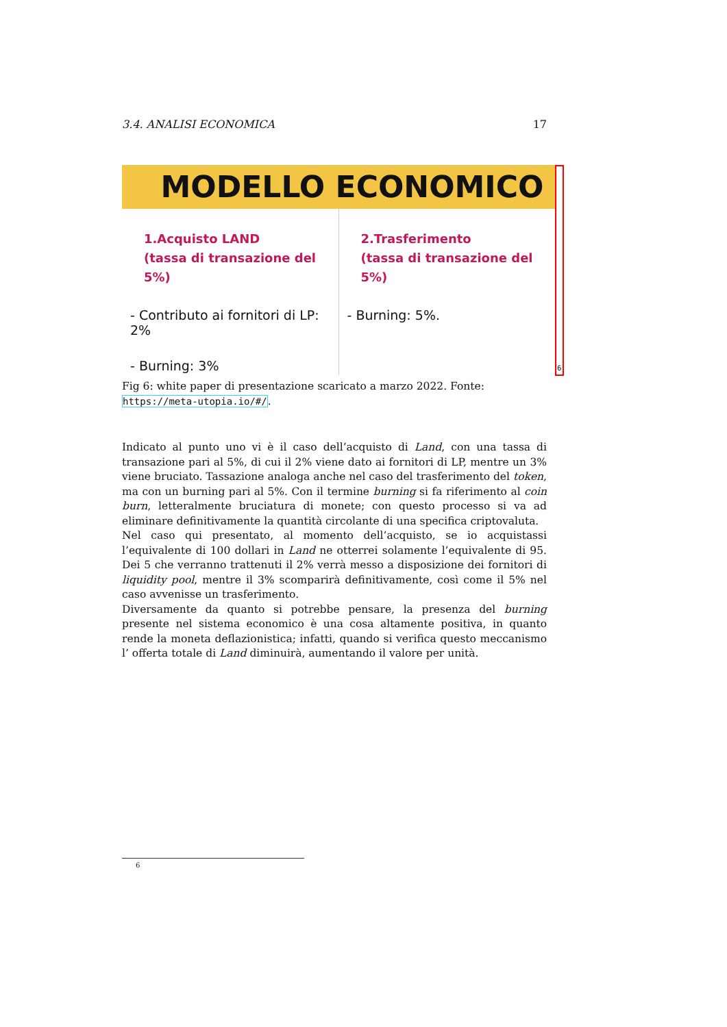3.4. ANALISI ECONOMICA 17
MODELLO ECONOMICO
1.Acquisto LAND
(tassa di transazione del 5%)
- Contributo ai fornitori di LP: 2%
- Burning: 3%
2.Trasferimento
(tassa di transazione del 5%)
- Burning: 5%.
6
Fig 6: white paper di presentazione scaricato a marzo 2022. Fonte: https://meta-utopia.io/#/.
Indicato al punto uno vi è il caso dell’acquisto di Land, con una tassa di transazione pari al 5%, di cui il 2% viene dato ai fornitori di LP, mentre un 3% viene bruciato. Tassazione analoga anche nel caso del trasferimento del token, ma con un burning pari al 5%. Con il termine burning si fa riferimento al coin burn, letteralmente bruciatura di monete; con questo processo si va ad eliminare definitivamente la quantità circolante di una specifica criptovaluta.
Nel caso qui presentato, al momento dell’acquisto, se io acquistassi l’equivalente di 100 dollari in Land ne otterrei solamente l’equivalente di 95. Dei 5 che verranno trattenuti il 2% verrà messo a disposizione dei fornitori di liquidity pool, mentre il 3% scomparirà definitivamente, così come il 5% nel caso avvenisse un trasferimento.
Diversamente da quanto si potrebbe pensare, la presenza del burning presente nel sistema economico è una cosa altamente positiva, in quanto rende la moneta deflazionistica; infatti, quando si verifica questo meccanismo l’ offerta totale di Land diminuirà, aumentando il valore per unità.
6